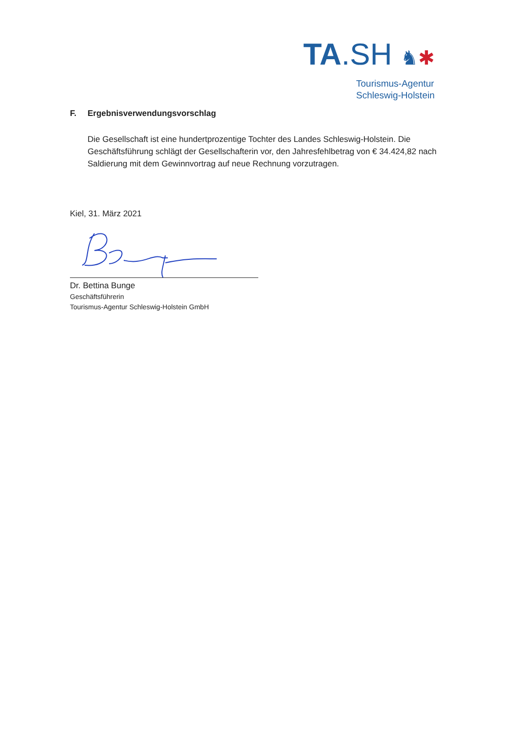TA.SH ♞✱
Tourismus-Agentur
Schleswig-Holstein
F. Ergebnisverwendungsvorschlag
Die Gesellschaft ist eine hundertprozentige Tochter des Landes Schleswig-Holstein. Die Geschäftsführung schlägt der Gesellschafterin vor, den Jahresfehlbetrag von € 34.424,82 nach Saldierung mit dem Gewinnvortrag auf neue Rechnung vorzutragen.
Kiel, 31. März 2021
Dr. Bettina Bunge
Geschäftsführerin
Tourismus-Agentur Schleswig-Holstein GmbH